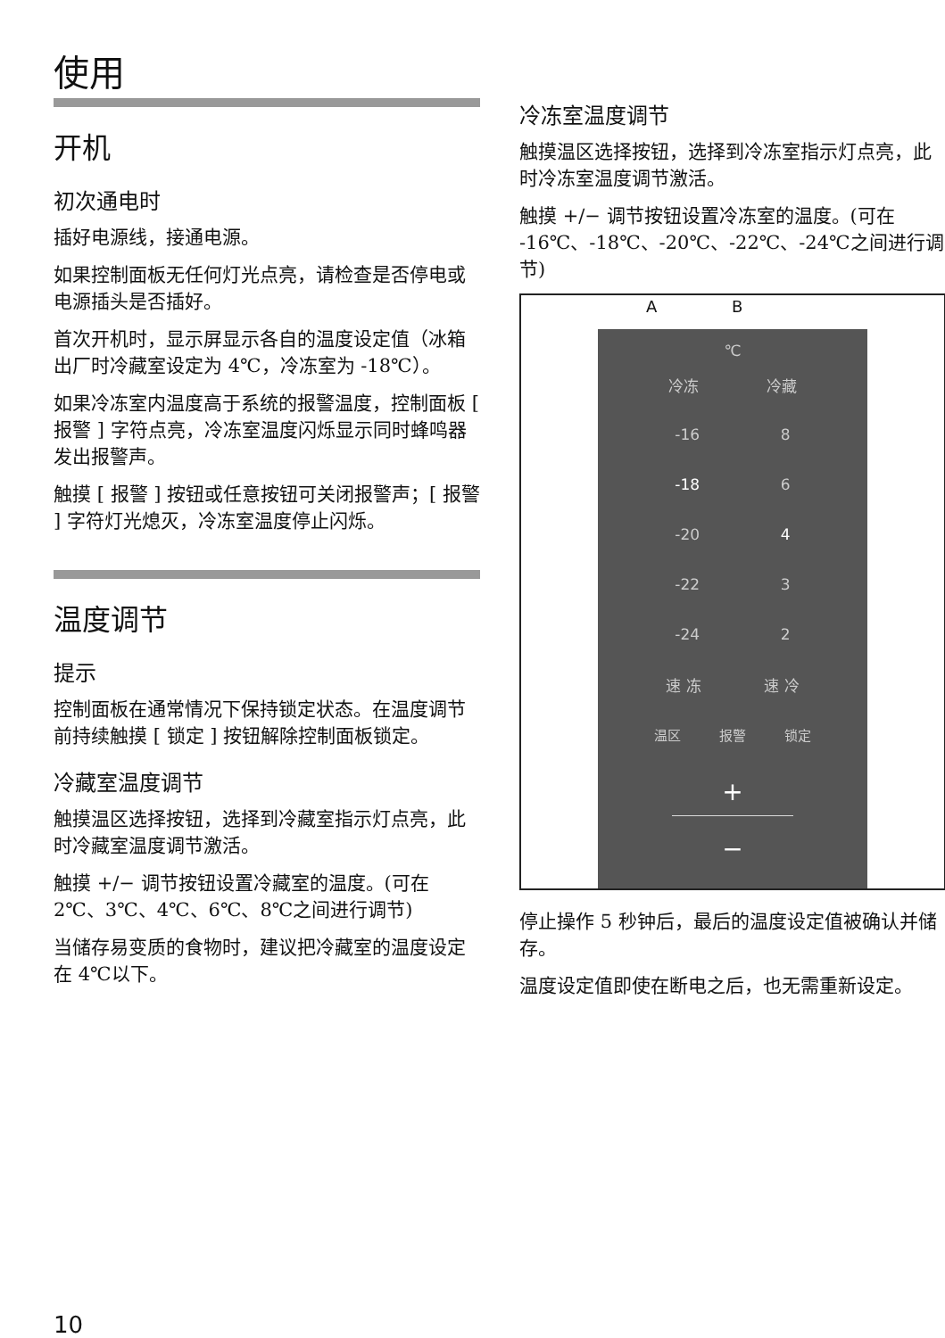使用
开机
初次通电时
插好电源线，接通电源。
如果控制面板无任何灯光点亮，请检查是否停电或电源插头是否插好。
首次开机时，显示屏显示各自的温度设定值（冰箱出厂时冷藏室设定为 4℃，冷冻室为 -18℃）。
如果冷冻室内温度高于系统的报警温度，控制面板 [ 报警 ] 字符点亮，冷冻室温度闪烁显示同时蜂鸣器发出报警声。
触摸 [ 报警 ] 按钮或任意按钮可关闭报警声；[ 报警 ] 字符灯光熄灭，冷冻室温度停止闪烁。
温度调节
提示
控制面板在通常情况下保持锁定状态。在温度调节前持续触摸 [ 锁定 ] 按钮解除控制面板锁定。
冷藏室温度调节
触摸温区选择按钮，选择到冷藏室指示灯点亮，此时冷藏室温度调节激活。
触摸 +/− 调节按钮设置冷藏室的温度。(可在 2℃、3℃、4℃、6℃、8℃之间进行调节)
当储存易变质的食物时，建议把冷藏室的温度设定在 4℃以下。
冷冻室温度调节
触摸温区选择按钮，选择到冷冻室指示灯点亮，此时冷冻室温度调节激活。
触摸 +/− 调节按钮设置冷冻室的温度。(可在 -16℃、-18℃、-20℃、-22℃、-24℃之间进行调节)
A B
℃
冷冻 冷藏
-16 8
-18 6
-20 4
-22 3
-24 2
速 冻 速 冷
温区 报警 锁定
+
−
停止操作 5 秒钟后，最后的温度设定值被确认并储存。
温度设定值即使在断电之后，也无需重新设定。
10